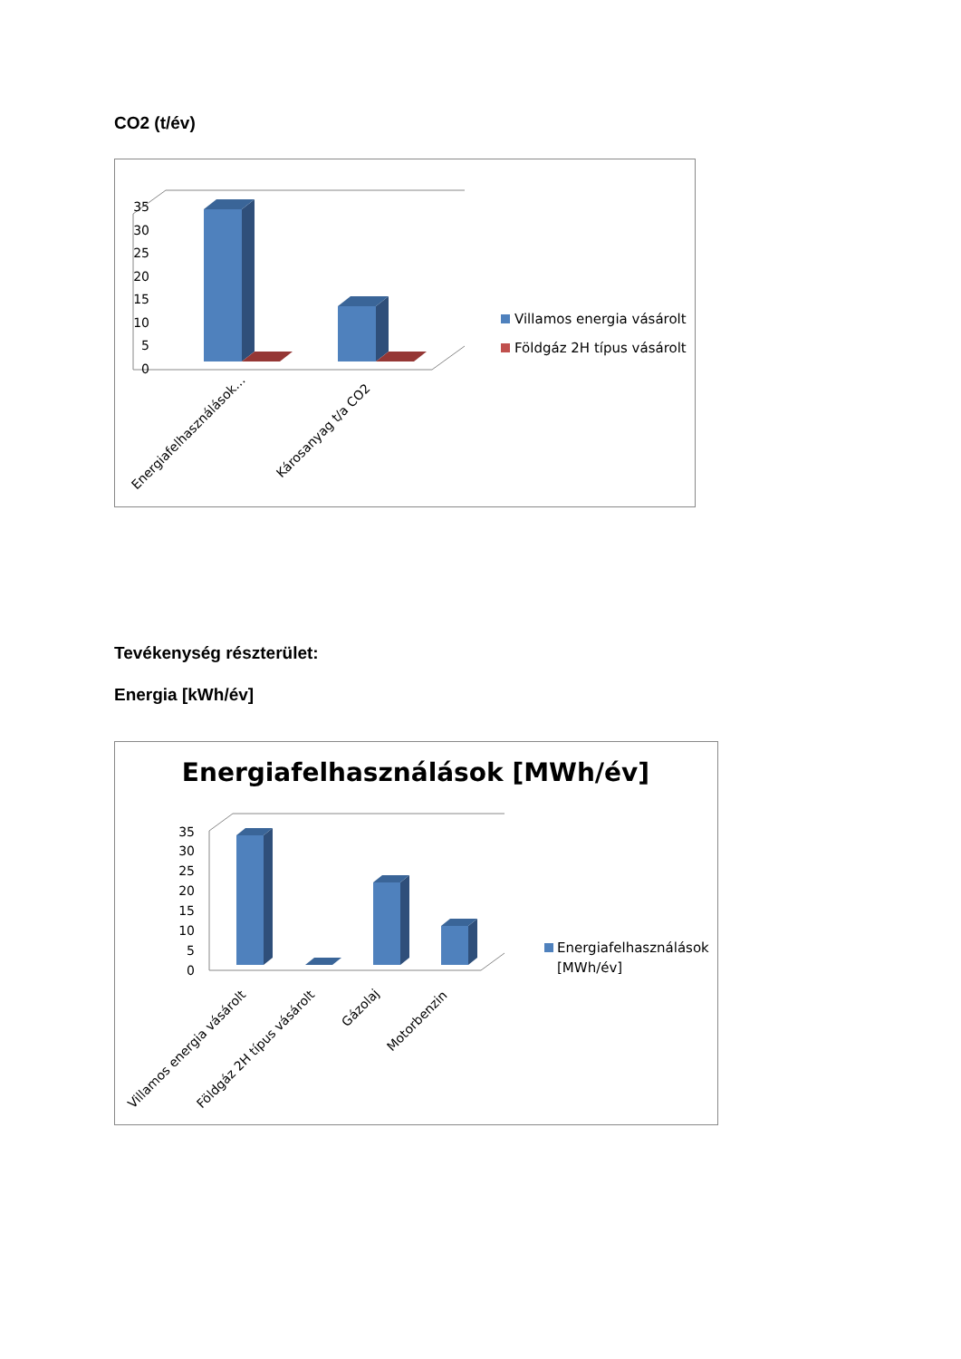CO2 (t/év)
0
5
10
15
20
25
30
35
Energiafelhasználások…
Károsanyag t/a CO2
Villamos energia vásárolt
Földgáz 2H típus vásárolt
Tevékenység részterület:
Energia [kWh/év]
Energiafelhasználások [MWh/év]
0
5
10
15
20
25
30
35
Villamos energia vásárolt
Földgáz 2H típus vásárolt
Gázolaj
Motorbenzin
Energiafelhasználások
[MWh/év]